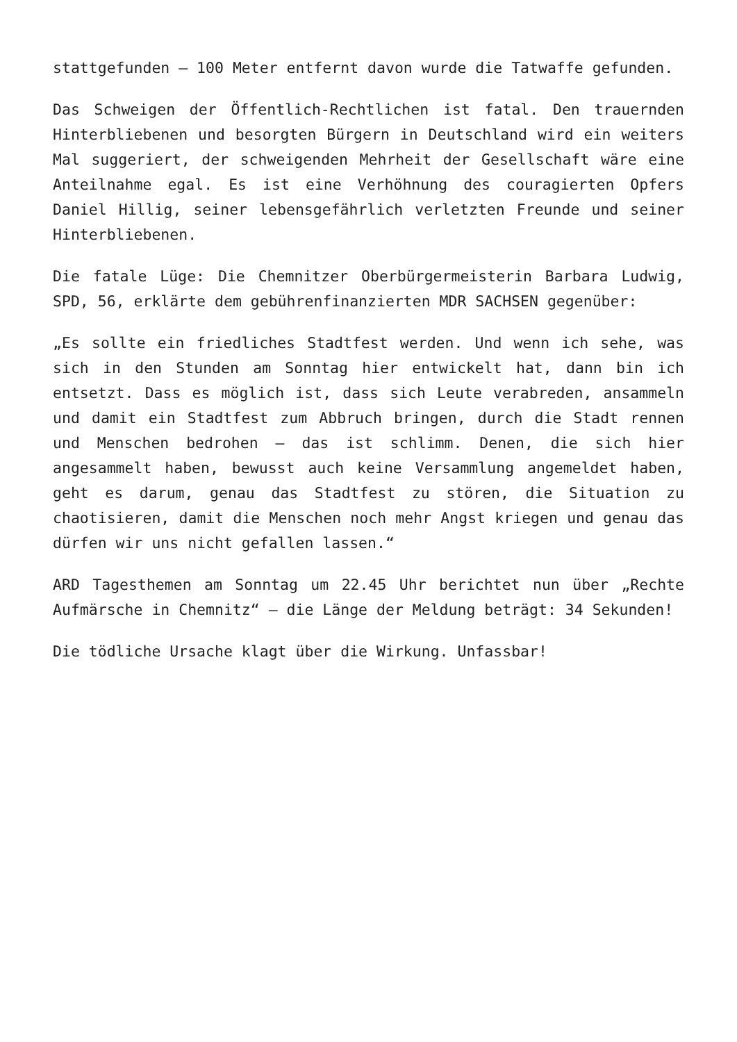stattgefunden – 100 Meter entfernt davon wurde die Tatwaffe gefunden.
Das Schweigen der Öffentlich-Rechtlichen ist fatal. Den trauernden Hinterbliebenen und besorgten Bürgern in Deutschland wird ein weiters Mal suggeriert, der schweigenden Mehrheit der Gesellschaft wäre eine Anteilnahme egal. Es ist eine Verhöhnung des couragierten Opfers Daniel Hillig, seiner lebensgefährlich verletzten Freunde und seiner Hinterbliebenen.
Die fatale Lüge: Die Chemnitzer Oberbürgermeisterin Barbara Ludwig, SPD, 56, erklärte dem gebührenfinanzierten MDR SACHSEN gegenüber:
„Es sollte ein friedliches Stadtfest werden. Und wenn ich sehe, was sich in den Stunden am Sonntag hier entwickelt hat, dann bin ich entsetzt. Dass es möglich ist, dass sich Leute verabreden, ansammeln und damit ein Stadtfest zum Abbruch bringen, durch die Stadt rennen und Menschen bedrohen – das ist schlimm. Denen, die sich hier angesammelt haben, bewusst auch keine Versammlung angemeldet haben, geht es darum, genau das Stadtfest zu stören, die Situation zu chaotisieren, damit die Menschen noch mehr Angst kriegen und genau das dürfen wir uns nicht gefallen lassen.“
ARD Tagesthemen am Sonntag um 22.45 Uhr berichtet nun über „Rechte Aufmärsche in Chemnitz“ – die Länge der Meldung beträgt: 34 Sekunden!
Die tödliche Ursache klagt über die Wirkung. Unfassbar!